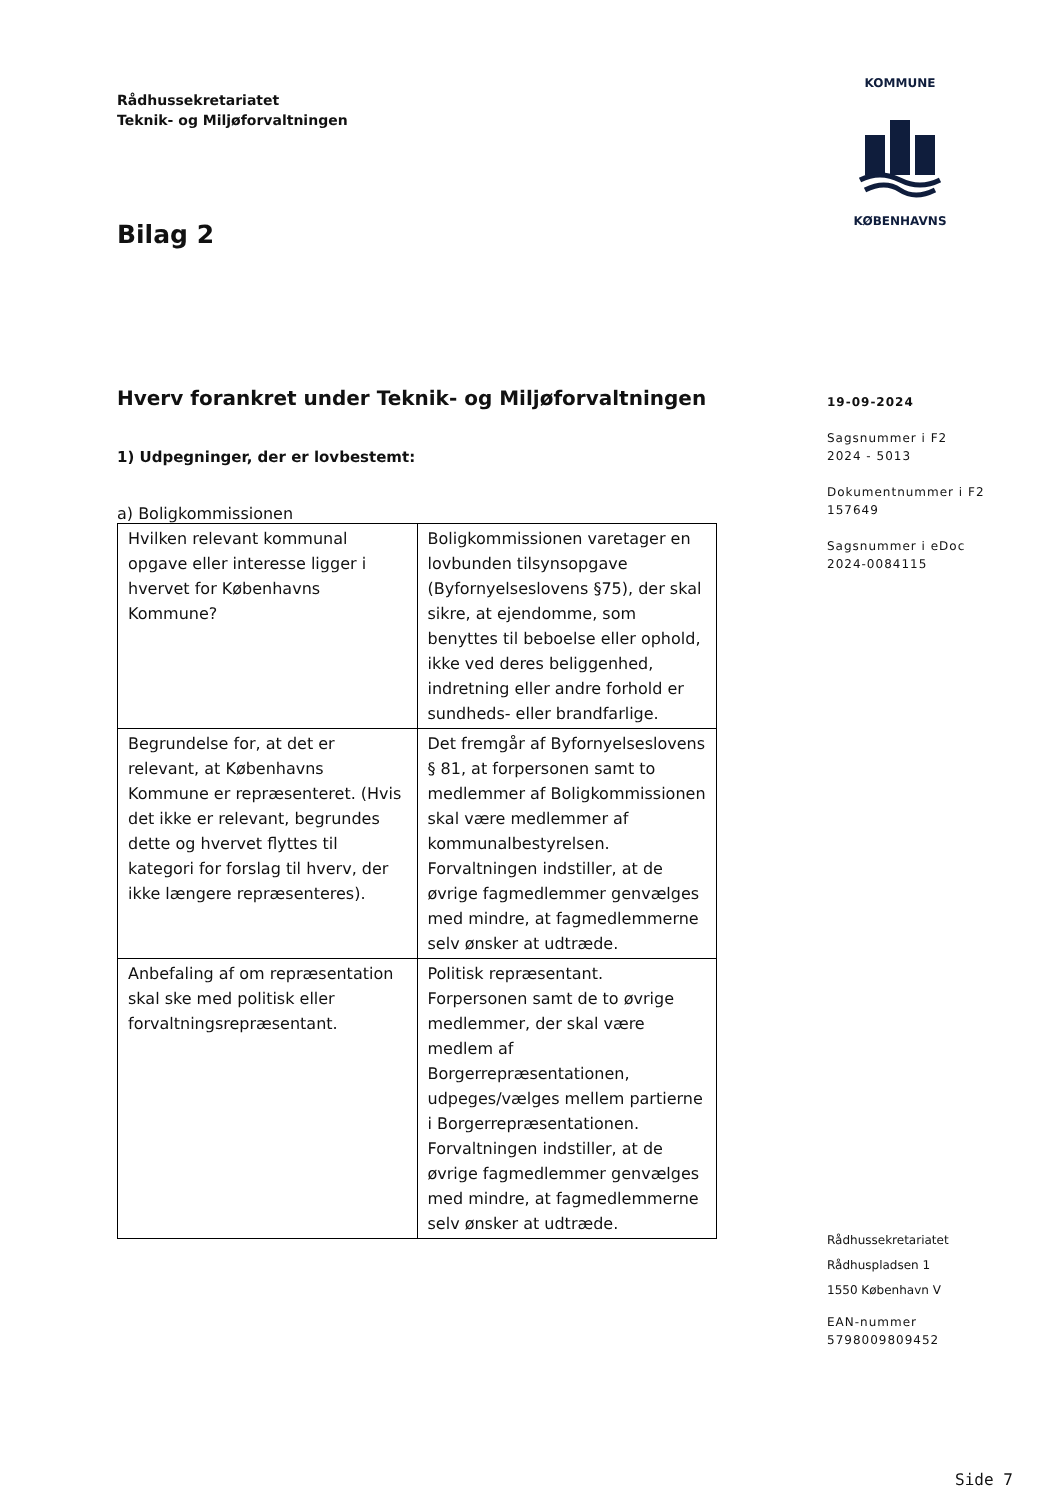KOMMUNE
KØBENHAVNS
Rådhussekretariatet
Teknik- og Miljøforvaltningen
Bilag 2
Hverv forankret under Teknik- og Miljøforvaltningen
1) Udpegninger, der er lovbestemt:
a) Boligkommissionen
| Hvilken relevant kommunal opgave eller interesse ligger i hvervet for Københavns Kommune? | Boligkommissionen varetager en lovbunden tilsynsopgave (Byfornyelseslovens §75), der skal sikre, at ejendomme, som benyttes til beboelse eller ophold, ikke ved deres beliggenhed, indretning eller andre forhold er sundheds- eller brandfarlige. |
| Begrundelse for, at det er relevant, at Københavns Kommune er repræsenteret. (Hvis det ikke er relevant, begrundes dette og hvervet flyttes til kategori for forslag til hverv, der ikke længere repræsenteres). | Det fremgår af Byfornyelseslovens § 81, at forpersonen samt to medlemmer af Boligkommissionen skal være medlemmer af kommunalbestyrelsen. Forvaltningen indstiller, at de øvrige fagmedlemmer genvælges med mindre, at fagmedlemmerne selv ønsker at udtræde. |
| Anbefaling af om repræsentation skal ske med politisk eller forvaltningsrepræsentant. | Politisk repræsentant. Forpersonen samt de to øvrige medlemmer, der skal være medlem af Borgerrepræsentationen, udpeges/vælges mellem partierne i Borgerrepræsentationen. Forvaltningen indstiller, at de øvrige fagmedlemmer genvælges med mindre, at fagmedlemmerne selv ønsker at udtræde. |
19-09-2024
Sagsnummer i F2
2024 - 5013
Dokumentnummer i F2
157649
Sagsnummer i eDoc
2024-0084115
Rådhussekretariatet
Rådhuspladsen 1
1550 København V
EAN-nummer
5798009809452
Side 7